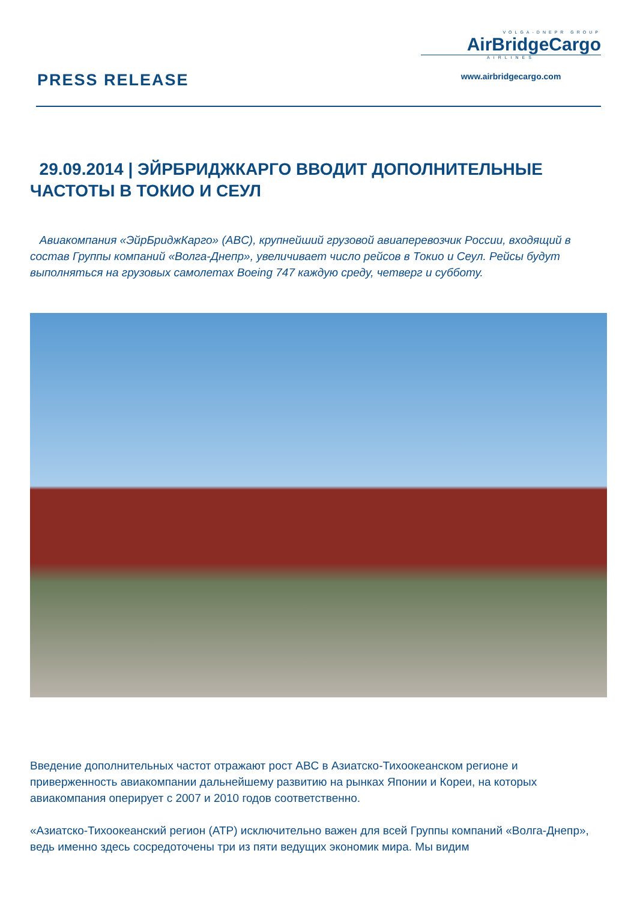PRESS RELEASE
VOLGA-DNEPR GROUP
AirBridgeCargo
AIRLINES
www.airbridgecargo.com
29.09.2014 | ЭЙРБРИДЖКАРГО ВВОДИТ ДОПОЛНИТЕЛЬНЫЕ ЧАСТОТЫ В ТОКИО И СЕУЛ
Авиакомпания «ЭйрБриджКарго» (ABC), крупнейший грузовой авиаперевозчик России, входящий в состав Группы компаний «Волга-Днепр», увеличивает число рейсов в Токио и Сеул. Рейсы будут выполняться на грузовых самолетах Boeing 747 каждую среду, четверг и субботу.
Введение дополнительных частот отражают рост ABC в Азиатско-Тихоокеанском регионе и приверженность авиакомпании дальнейшему развитию на рынках Японии и Кореи, на которых авиакомпания оперирует с 2007 и 2010 годов соответственно.
«Азиатско-Тихоокеанский регион (АТР) исключительно важен для всей Группы компаний «Волга-Днепр», ведь именно здесь сосредоточены три из пяти ведущих экономик мира. Мы видим